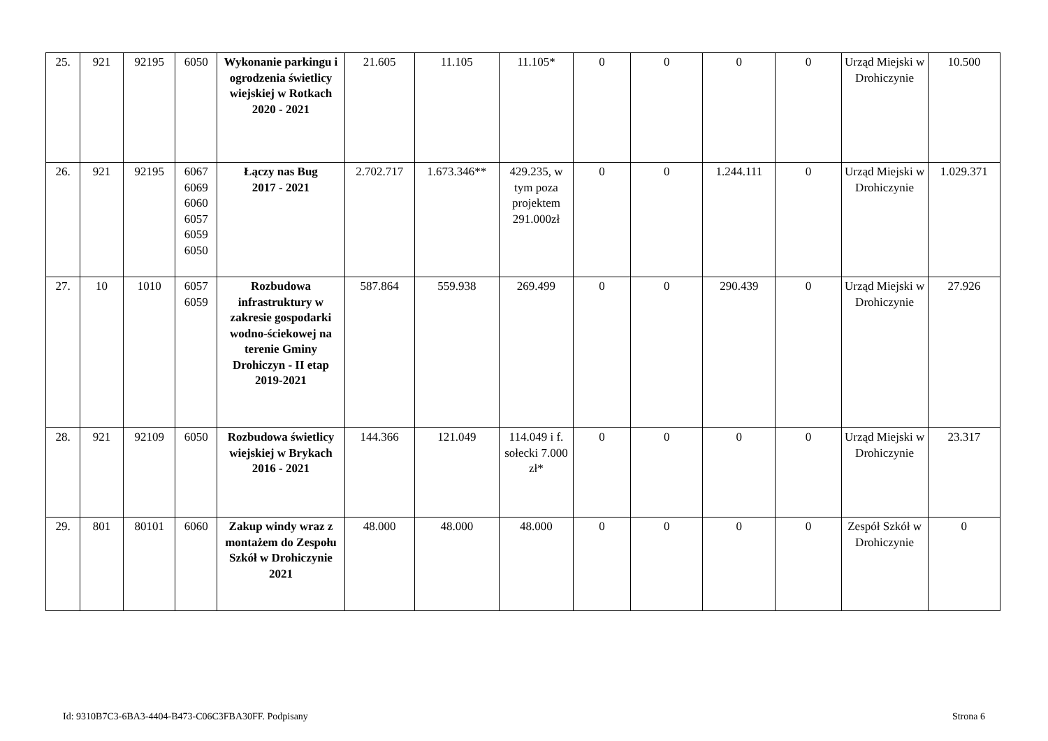| 25. | 921 | 92195 | 6050 | Wykonanie parkingu i ogrodzenia świetlicy wiejskiej w Rotkach 2020 - 2021 | 21.605 | 11.105 | 11.105* | 0 | 0 | 0 | 0 | Urząd Miejski w Drohiczynie | 10.500 |
| 26. | 921 | 92195 | 6067 6069 6060 6057 6059 6050 | Łączy nas Bug 2017 - 2021 | 2.702.717 | 1.673.346** | 429.235, w tym poza projektem 291.000zł | 0 | 0 | 1.244.111 | 0 | Urząd Miejski w Drohiczynie | 1.029.371 |
| 27. | 10 | 1010 | 6057 6059 | Rozbudowa infrastruktury w zakresie gospodarki wodno-ściekowej na terenie Gminy Drohiczyn - II etap 2019-2021 | 587.864 | 559.938 | 269.499 | 0 | 0 | 290.439 | 0 | Urząd Miejski w Drohiczynie | 27.926 |
| 28. | 921 | 92109 | 6050 | Rozbudowa świetlicy wiejskiej w Brykach 2016 - 2021 | 144.366 | 121.049 | 114.049 i f. sołecki 7.000 zł* | 0 | 0 | 0 | 0 | Urząd Miejski w Drohiczynie | 23.317 |
| 29. | 801 | 80101 | 6060 | Zakup windy wraz z montażem do Zespołu Szkół w Drohiczynie 2021 | 48.000 | 48.000 | 48.000 | 0 | 0 | 0 | 0 | Zespół Szkół w Drohiczynie | 0 |
Id: 9310B7C3-6BA3-4404-B473-C06C3FBA30FF. Podpisany Strona 6